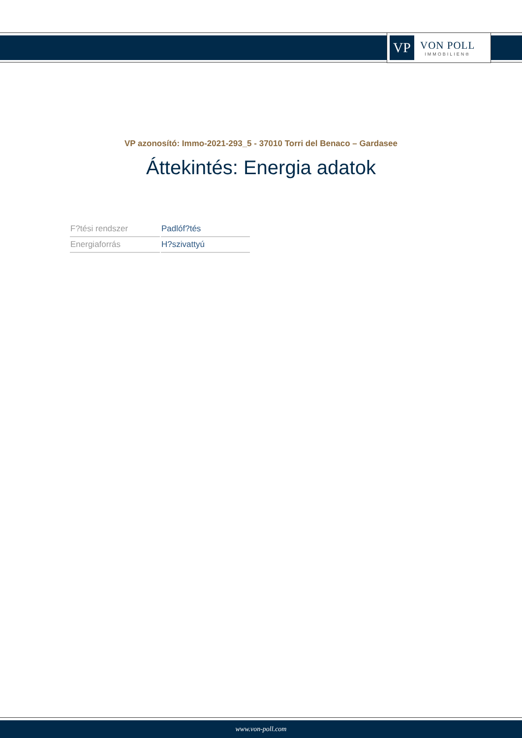VP
VON POLL
IMMOBILIEN®
VP azonosító: Immo-2021-293_5 - 37010 Torri del Benaco – Gardasee
Áttekintés: Energia adatok
| F?tési rendszer | Padlóf?tés |
| Energiaforrás | H?szivattyú |
www.von-poll.com